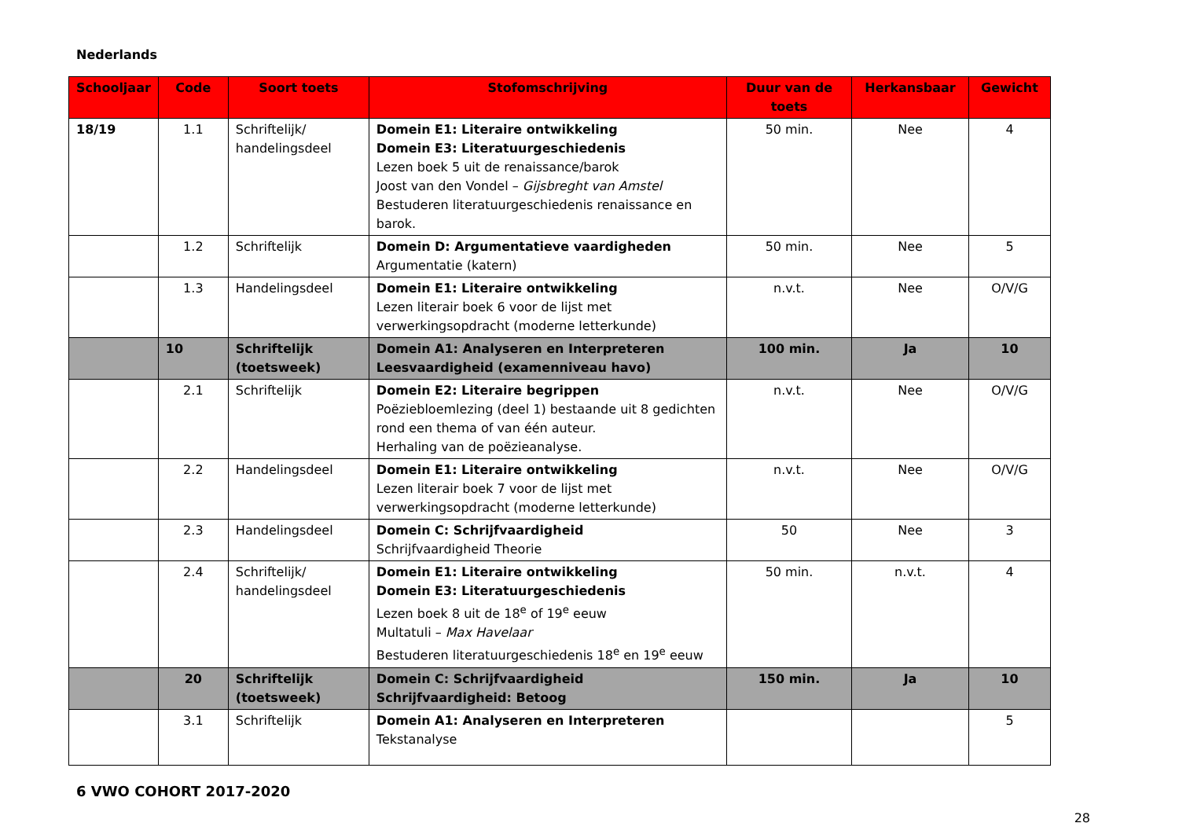Nederlands
| Schooljaar | Code | Soort toets | Stofomschrijving | Duur van de toets | Herkansbaar | Gewicht |
| --- | --- | --- | --- | --- | --- | --- |
| 18/19 | 1.1 | Schriftelijk/ handelingsdeel | Domein E1: Literaire ontwikkeling Domein E3: Literatuurgeschiedenis Lezen boek 5 uit de renaissance/barok Joost van den Vondel – Gijsbreght van Amstel Bestuderen literatuurgeschiedenis renaissance en barok. | 50 min. | Nee | 4 |
| | 1.2 | Schriftelijk | Domein D: Argumentatieve vaardigheden Argumentatie (katern) | 50 min. | Nee | 5 |
| | 1.3 | Handelingsdeel | Domein E1: Literaire ontwikkeling Lezen literair boek 6 voor de lijst met verwerkingsopdracht (moderne letterkunde) | n.v.t. | Nee | O/V/G |
| | 10 | Schriftelijk (toetsweek) | Domein A1: Analyseren en Interpreteren Leesvaardigheid (examenniveau havo) | 100 min. | Ja | 10 |
| | 2.1 | Schriftelijk | Domein E2: Literaire begrippen Poëziebloemlezing (deel 1) bestaande uit 8 gedichten rond een thema of van één auteur. Herhaling van de poëzieanalyse. | n.v.t. | Nee | O/V/G |
| | 2.2 | Handelingsdeel | Domein E1: Literaire ontwikkeling Lezen literair boek 7 voor de lijst met verwerkingsopdracht (moderne letterkunde) | n.v.t. | Nee | O/V/G |
| | 2.3 | Handelingsdeel | Domein C: Schrijfvaardigheid Schrijfvaardigheid Theorie | 50 | Nee | 3 |
| | 2.4 | Schriftelijk/ handelingsdeel | Domein E1: Literaire ontwikkeling Domein E3: Literatuurgeschiedenis Lezen boek 8 uit de 18<sup>e</sup> of 19<sup>e</sup> eeuw Multatuli – Max Havelaar Bestuderen literatuurgeschiedenis 18<sup>e</sup> en 19<sup>e</sup> eeuw | 50 min. | n.v.t. | 4 |
| | 20 | Schriftelijk (toetsweek) | Domein C: Schrijfvaardigheid Schrijfvaardigheid: Betoog | 150 min. | Ja | 10 |
| | 3.1 | Schriftelijk | Domein A1: Analyseren en Interpreteren Tekstanalyse | | | 5 |
6 VWO COHORT 2017-2020
28